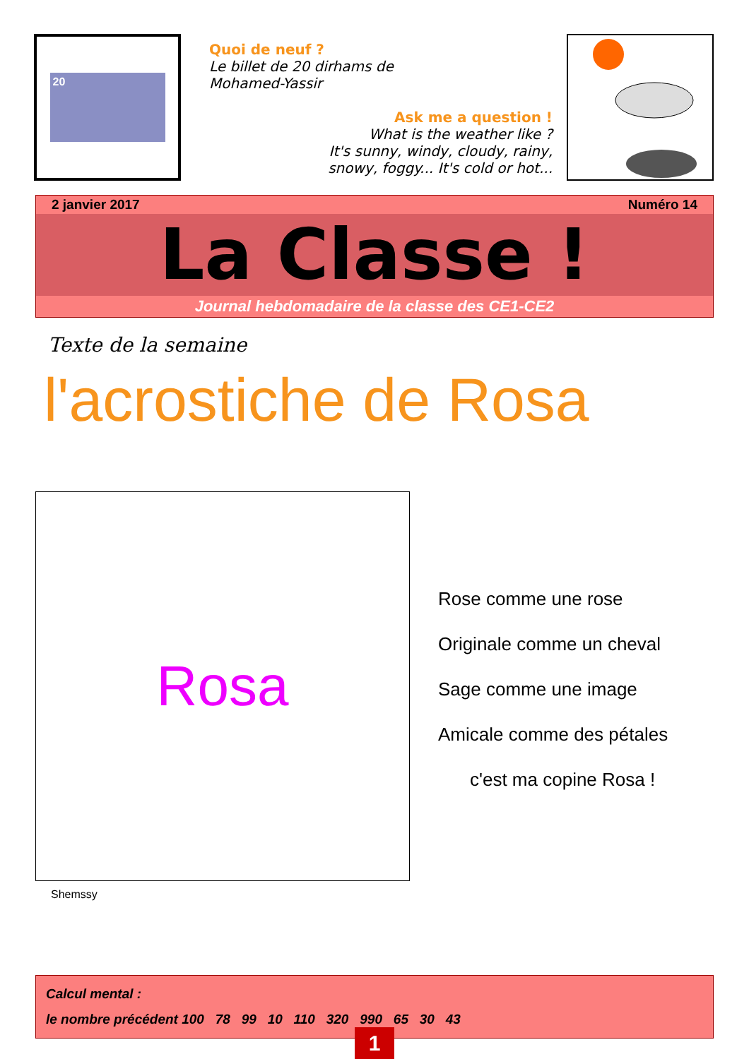20
Quoi de neuf ?
Le billet de 20 dirhams de
Mohamed-Yassir
Ask me a question !
What is the weather like ?
It's sunny, windy, cloudy, rainy,
snowy, foggy... It's cold or hot...
2 janvier 2017 Numéro 14
La Classe !
Journal hebdomadaire de la classe des CE1-CE2
Texte de la semaine
l'acrostiche de Rosa
Rosa
Shemssy
Rose comme une rose
Originale comme un cheval
Sage comme une image
Amicale comme des pétales
c'est ma copine Rosa !
Calcul mental :
le nombre précédent 100 78 99 10 110 320 990 65 30 43
1